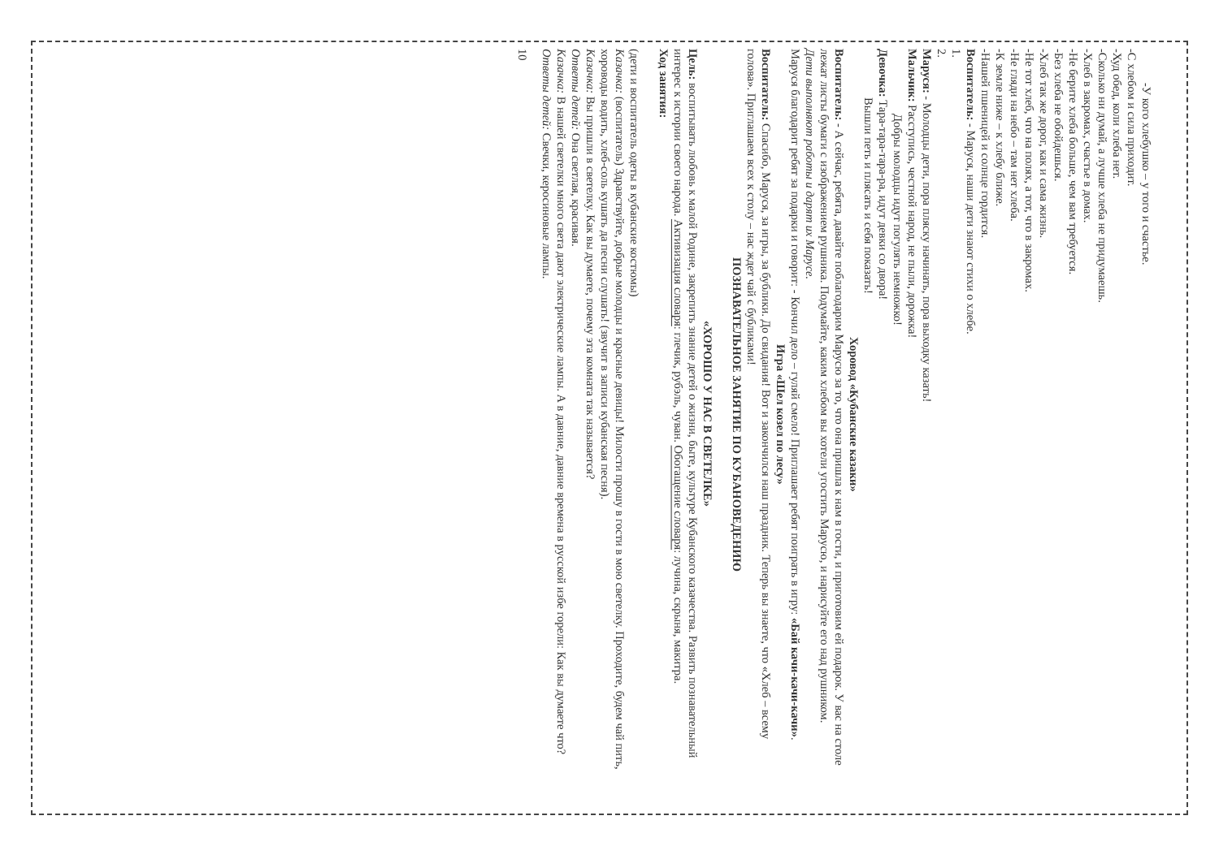-У кого хлебушко – у того и счастье.
-С хлебом и сила приходит.
-Худ обед, коли хлеба нет.
-Сколько ни думай, а лучше хлеба не придумаешь.
-Хлеб в закромах, счастье в домах.
-Не берите хлеба больше, чем вам требуется.
-Без хлеба не обойдешься.
-Хлеб так же дорог, как и сама жизнь.
-Не тот хлеб, что на полях, а тот, что в закромах.
-Не гляди на небо – там нет хлеба.
-К земле ниже – к хлебу ближе.
-Нашей пшеницей и солнце гордится.
Воспитатель: - Маруся, наши дети знают стихи о хлебе.
1.
2.
Маруся: - Молодцы дети, пора пляску начинать, пора выходку казать!
Мальчик: Расступись, честной народ, не пыли, дорожка!
Добры молодцы идут погулять немножко!
Девочка: Тара-тара-тара-ра, идут девки со двора!
Вышли петь и плясать и себя показать!
Хоровод «Кубанские казаки»
Воспитатель: - А сейчас, ребята, давайте поблагодарим Марусю за то, что она пришла к нам в гости, и приготовим ей подарок. У вас на столе лежат листы бумаги с изображением рушника. Подумайте, каким хлебом вы хотели угостить Марусю, и нарисуйте его над рушником.
Дети выполняют работы и дарят их Марусе.
Маруся благодарит ребят за подарки и говорит: - Кончил дело – гуляй смело! Приглашает ребят поиграть в игру: «Бай качи-качи-качи».
Игра «Шел козел по лесу»
Воспитатель: Спасибо, Маруся, за игры, за бублики. До свидания! Вот и закончился наш праздник. Теперь вы знаете, что «Хлеб – всему голова». Приглашаем всех к столу – нас ждет чай с бубликами!
ПОЗНАВАТЕЛЬНОЕ ЗАНЯТИЕ ПО КУБАНОВЕДЕНИЮ
«ХОРОШО У НАС В СВЕТЕЛКЕ»
Цель: воспитывать любовь к малой Родине, закрепить знание детей о жизни, быте, культуре Кубанского казачества. Развить познавательный интерес к истории своего народа. Активизация словаря: глечик, рубэль, чуван. Обогащение словаря: лучина, скрыня, макитра.
Ход занятия:
(дети и воспитатель одеты в кубанские костюмы)
Казачка: (воспитатель) Здравствуйте, добрые молодцы и красные девицы! Милости прошу в гости в мою светелку. Проходите, будем чай пить, хороводы водить, хлеб-соль кушать да песни слушать! (звучит в записи кубанская песня).
Казачка: Вы пришли в светелку. Как вы думаете, почему эта комната так называется?
Ответы детей: Она светлая, красивая.
Казачка: В нашей светелки много света дают электрические лампы. А в давние, давние времена в русской избе горели: Как вы думаете что?
Ответы детей: Свечки, керосиновые лампы.
10